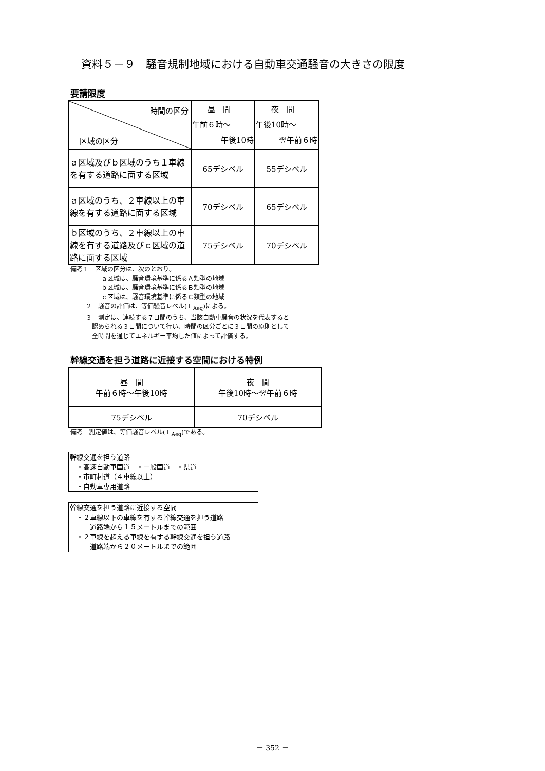資料５－９　騒音規制地域における自動車交通騒音の大きさの限度
要請限度
| 時間の区分 区域の区分 | 昼 間 午前６時～ 午後10時 | 夜 間 午後10時～ 翌午前６時 |
| ａ区域及びｂ区域のうち１車線を有する道路に面する区域 | 65デシベル | 55デシベル |
| ａ区域のうち、２車線以上の車線を有する道路に面する区域 | 70デシベル | 65デシベル |
| ｂ区域のうち、２車線以上の車線を有する道路及びｃ区域の道路に面する区域 | 75デシベル | 70デシベル |
備考１　区域の区分は、次のとおり。
ａ区域は、騒音環境基準に係るＡ類型の地域
ｂ区域は、騒音環境基準に係るＢ類型の地域
ｃ区域は、騒音環境基準に係るＣ類型の地域
２　騒音の評価は、等価騒音レベル(Ｌ<sub>Aeq</sub>)による。
３　測定は、連続する７日間のうち、当該自動車騒音の状況を代表すると
　認められる３日間について行い、時間の区分ごとに３日間の原則として
　全時間を通じてエネルギー平均した値によって評価する。
幹線交通を担う道路に近接する空間における特例
| 昼 間 午前６時～午後10時 | 夜 間 午後10時～翌午前６時 |
| 75デシベル | 70デシベル |
備考　測定値は、等価騒音レベル(Ｌ<sub>Aeq</sub>)である。
幹線交通を担う道路
　・高速自動車国道　・一般国道　・県道
　・市町村道（４車線以上）
　・自動車専用道路
幹線交通を担う道路に近接する空間
　・２車線以下の車線を有する幹線交通を担う道路
　　　道路端から１５メートルまでの範囲
　・２車線を超える車線を有する幹線交通を担う道路
　　　道路端から２０メートルまでの範囲
－ 352 －